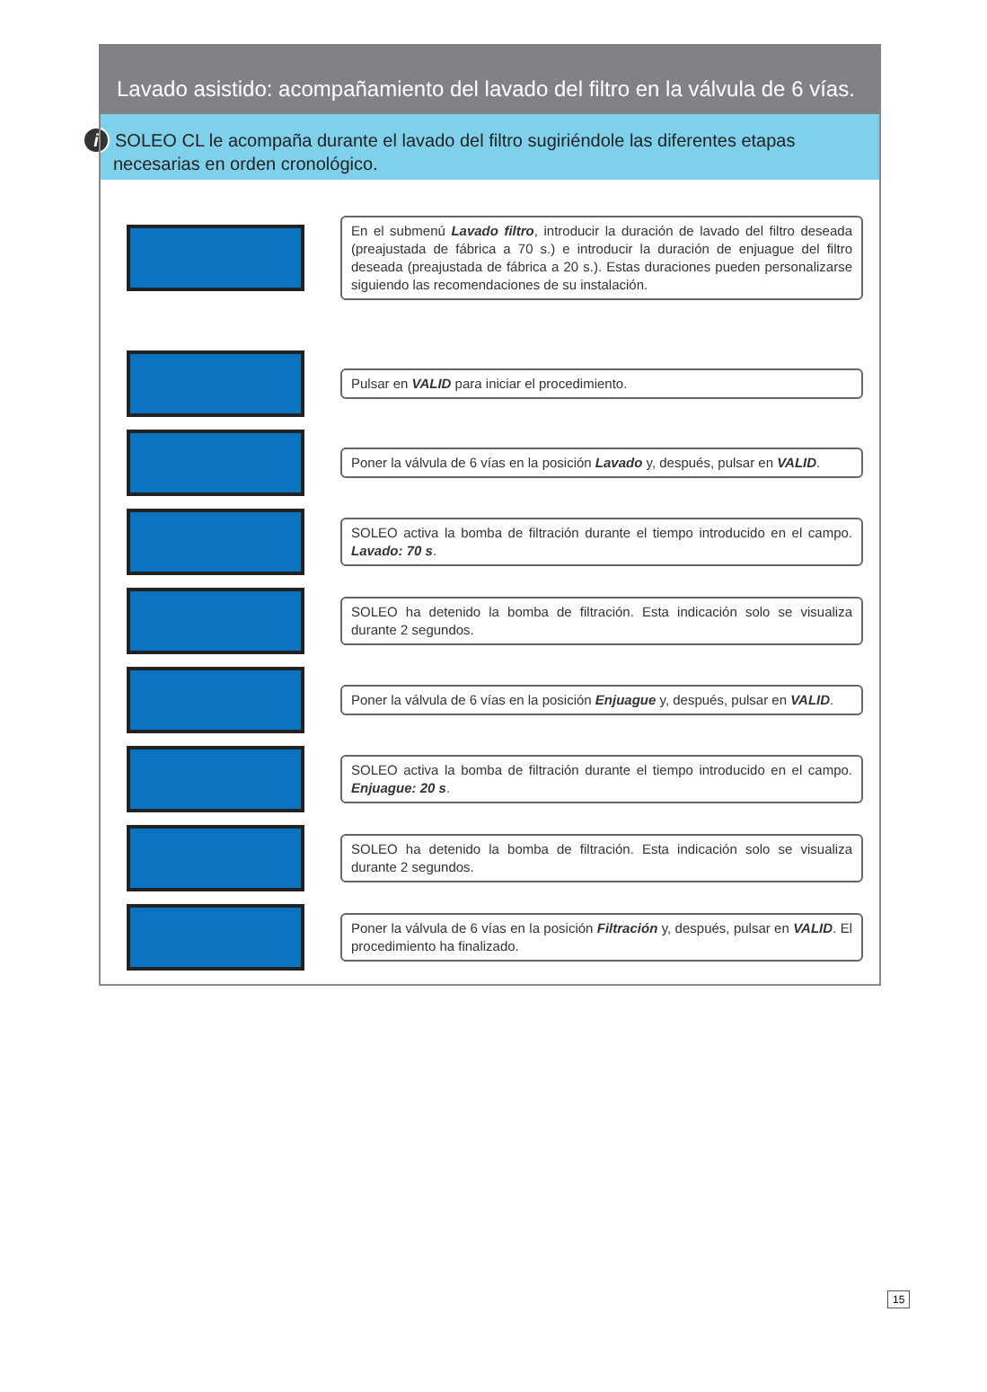Lavado asistido: acompañamiento del lavado del filtro en la válvula de 6 vías.
i SOLEO CL le acompaña durante el lavado del filtro sugiriéndole las diferentes etapas necesarias en orden cronológico.
En el submenú Lavado filtro, introducir la duración de lavado del filtro deseada (preajustada de fábrica a 70 s.) e introducir la duración de enjuague del filtro deseada (preajustada de fábrica a 20 s.). Estas duraciones pueden personalizarse siguiendo las recomendaciones de su instalación.
Pulsar en VALID para iniciar el procedimiento.
Poner la válvula de 6 vías en la posición Lavado y, después, pulsar en VALID.
SOLEO activa la bomba de filtración durante el tiempo introducido en el campo. Lavado: 70 s.
SOLEO ha detenido la bomba de filtración. Esta indicación solo se visualiza durante 2 segundos.
Poner la válvula de 6 vías en la posición Enjuague y, después, pulsar en VALID.
SOLEO activa la bomba de filtración durante el tiempo introducido en el campo. Enjuague: 20 s.
SOLEO ha detenido la bomba de filtración. Esta indicación solo se visualiza durante 2 segundos.
Poner la válvula de 6 vías en la posición Filtración y, después, pulsar en VALID. El procedimiento ha finalizado.
15